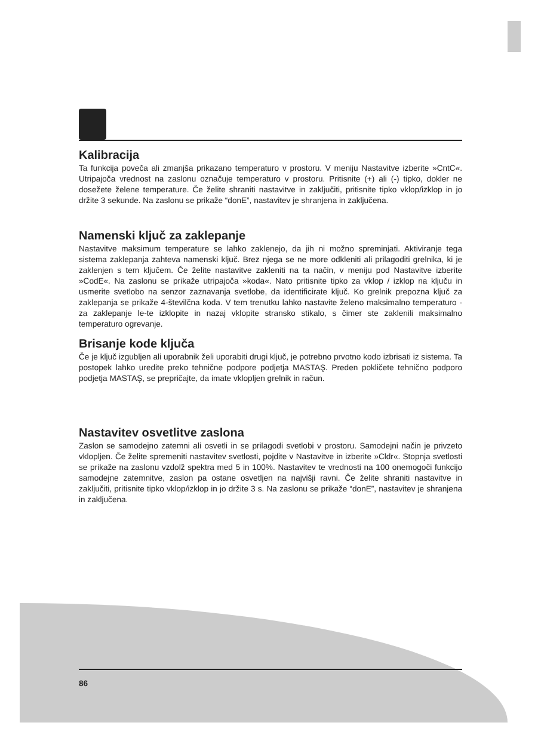Kalibracija
Ta funkcija poveča ali zmanjša prikazano temperaturo v prostoru. V meniju Nastavitve izberite »CntC«. Utripajoča vrednost na zaslonu označuje temperaturo v prostoru. Pritisnite (+) ali (-) tipko, dokler ne dosežete želene temperature. Če želite shraniti nastavitve in zaključiti, pritisnite tipko vklop/izklop in jo držite 3 sekunde. Na zaslonu se prikaže “donE”, nastavitev je shranjena in zaključena.
Namenski ključ za zaklepanje
Nastavitve maksimum temperature se lahko zaklenejo, da jih ni možno spreminjati. Aktiviranje tega sistema zaklepanja zahteva namenski ključ. Brez njega se ne more odkleniti ali prilagoditi grelnika, ki je zaklenjen s tem ključem. Če želite nastavitve zakleniti na ta način, v meniju pod Nastavitve izberite »CodE«. Na zaslonu se prikaže utripajoča »koda«. Nato pritisnite tipko za vklop / izklop na ključu in usmerite svetlobo na senzor zaznavanja svetlobe, da identificirate ključ. Ko grelnik prepozna ključ za zaklepanja se prikaže 4-številčna koda. V tem trenutku lahko nastavite želeno maksimalno temperaturo - za zaklepanje le-te izklopite in nazaj vklopite stransko stikalo, s čimer ste zaklenili maksimalno temperaturo ogrevanje.
Brisanje kode ključa
Če je ključ izgubljen ali uporabnik želi uporabiti drugi ključ, je potrebno prvotno kodo izbrisati iz sistema. Ta postopek lahko uredite preko tehnične podpore podjetja MASTAŞ. Preden pokličete tehnično podporo podjetja MASTAŞ, se prepričajte, da imate vklopljen grelnik in račun.
Nastavitev osvetlitve zaslona
Zaslon se samodejno zatemni ali osvetli in se prilagodi svetlobi v prostoru. Samodejni način je privzeto vklopljen. Če želite spremeniti nastavitev svetlosti, pojdite v Nastavitve in izberite »Cldr«. Stopnja svetlosti se prikaže na zaslonu vzdolž spektra med 5 in 100%. Nastavitev te vrednosti na 100 onemogoči funkcijo samodejne zatemnitve, zaslon pa ostane osvetljen na najvišji ravni. Če želite shraniti nastavitve in zaključiti, pritisnite tipko vklop/izklop in jo držite 3 s. Na zaslonu se prikaže “donE”, nastavitev je shranjena in zaključena.
86